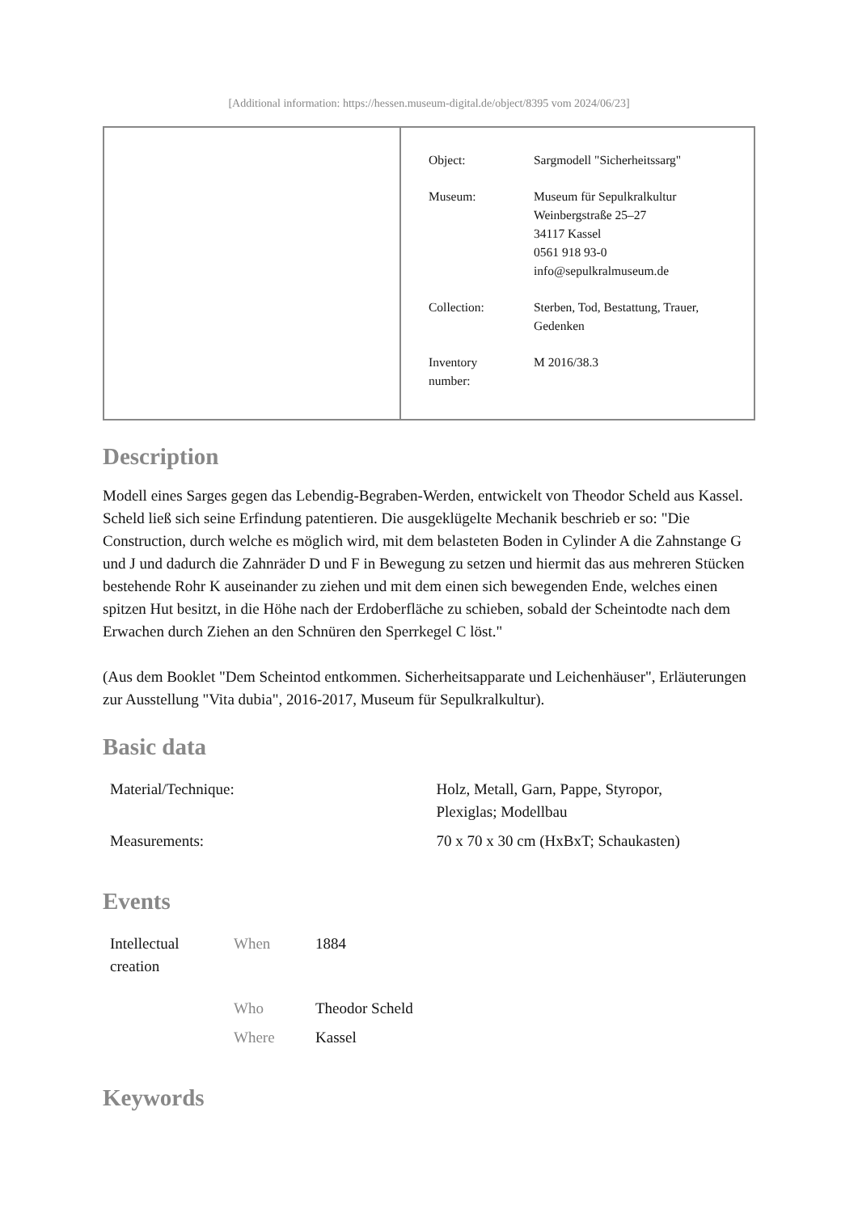[Additional information: https://hessen.museum-digital.de/object/8395 vom 2024/06/23]
| Object: | Sargmodell "Sicherheitssarg" |
| Museum: | Museum für Sepulkralkultur Weinbergstraße 25–27 34117 Kassel 0561 918 93-0 info@sepulkralmuseum.de |
| Collection: | Sterben, Tod, Bestattung, Trauer, Gedenken |
| Inventory number: | M 2016/38.3 |
Description
Modell eines Sarges gegen das Lebendig-Begraben-Werden, entwickelt von Theodor Scheld aus Kassel. Scheld ließ sich seine Erfindung patentieren. Die ausgeklügelte Mechanik beschrieb er so: "Die Construction, durch welche es möglich wird, mit dem belasteten Boden in Cylinder A die Zahnstange G und J und dadurch die Zahnräder D und F in Bewegung zu setzen und hiermit das aus mehreren Stücken bestehende Rohr K auseinander zu ziehen und mit dem einen sich bewegenden Ende, welches einen spitzen Hut besitzt, in die Höhe nach der Erdoberfläche zu schieben, sobald der Scheintodte nach dem Erwachen durch Ziehen an den Schnüren den Sperrkegel C löst."
(Aus dem Booklet "Dem Scheintod entkommen. Sicherheitsapparate und Leichenhäuser", Erläuterungen zur Ausstellung "Vita dubia", 2016-2017, Museum für Sepulkralkultur).
Basic data
| Material/Technique: | Holz, Metall, Garn, Pappe, Styropor, Plexiglas; Modellbau |
| Measurements: | 70 x 70 x 30 cm (HxBxT; Schaukasten) |
Events
| Intellectual creation | When | 1884 |
| | Who | Theodor Scheld |
| | Where | Kassel |
Keywords